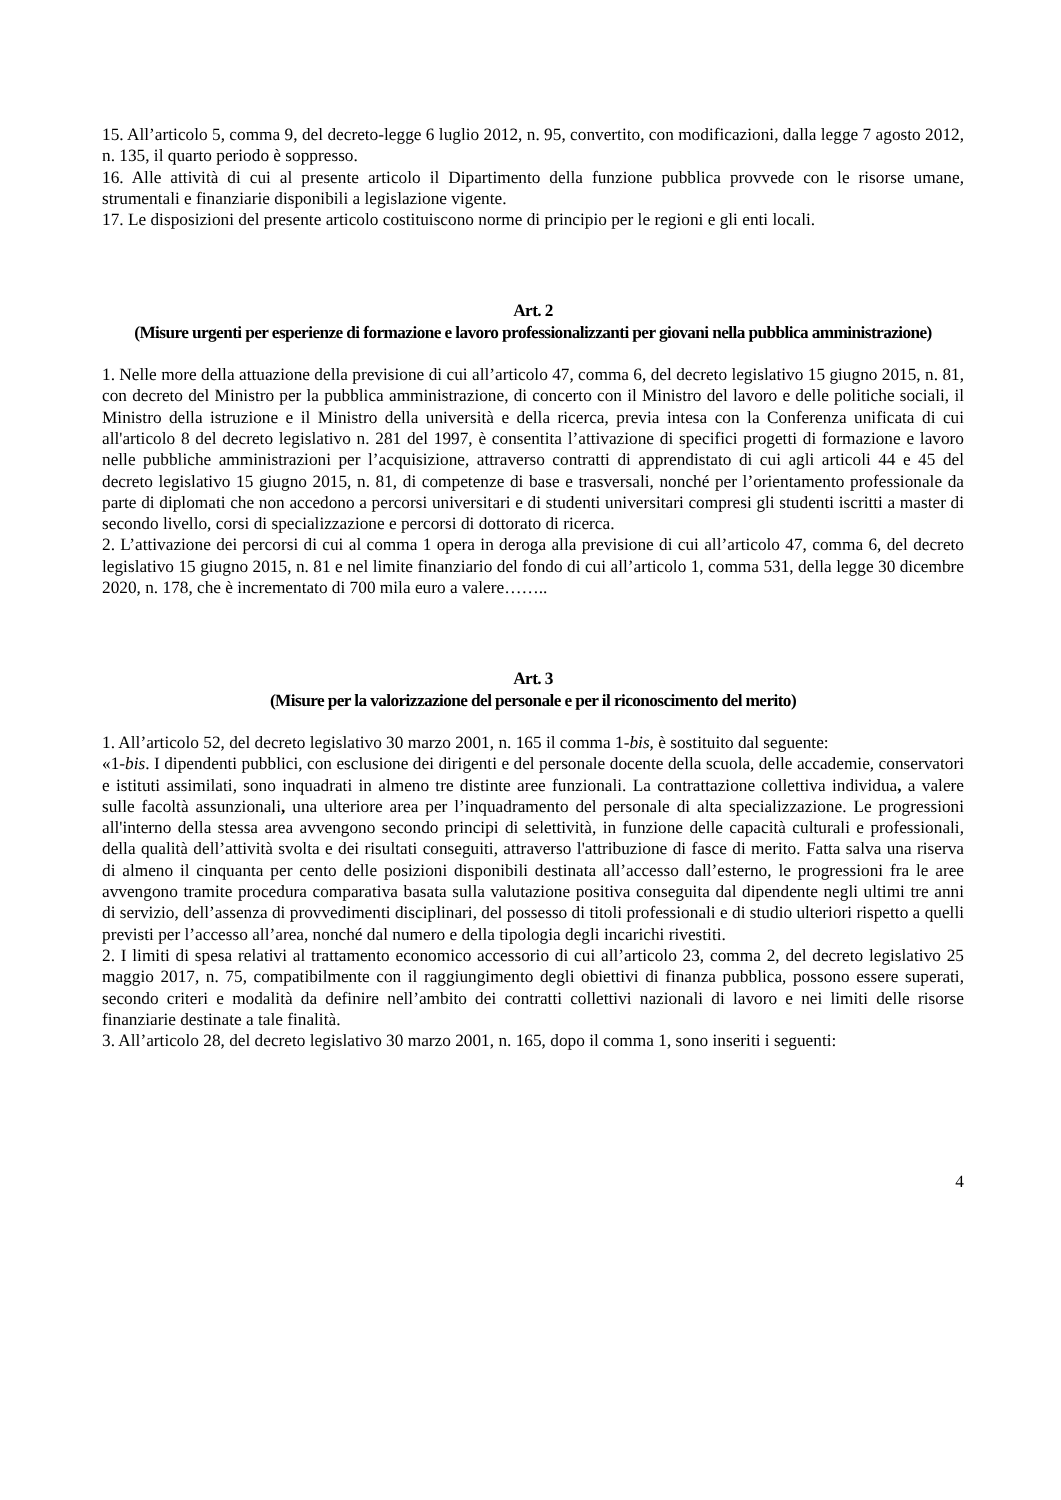15. All’articolo 5, comma 9, del decreto-legge 6 luglio 2012, n. 95, convertito, con modificazioni, dalla legge 7 agosto 2012, n. 135, il quarto periodo è soppresso.
16. Alle attività di cui al presente articolo il Dipartimento della funzione pubblica provvede con le risorse umane, strumentali e finanziarie disponibili a legislazione vigente.
17. Le disposizioni del presente articolo costituiscono norme di principio per le regioni e gli enti locali.
Art. 2
(Misure urgenti per esperienze di formazione e lavoro professionalizzanti per giovani nella pubblica amministrazione)
1. Nelle more della attuazione della previsione di cui all’articolo 47, comma 6, del decreto legislativo 15 giugno 2015, n. 81, con decreto del Ministro per la pubblica amministrazione, di concerto con il Ministro del lavoro e delle politiche sociali, il Ministro della istruzione e il Ministro della università e della ricerca, previa intesa con la Conferenza unificata di cui all'articolo 8 del decreto legislativo n. 281 del 1997, è consentita l’attivazione di specifici progetti di formazione e lavoro nelle pubbliche amministrazioni per l’acquisizione, attraverso contratti di apprendistato di cui agli articoli 44 e 45 del decreto legislativo 15 giugno 2015, n. 81, di competenze di base e trasversali, nonché per l’orientamento professionale da parte di diplomati che non accedono a percorsi universitari e di studenti universitari compresi gli studenti iscritti a master di secondo livello, corsi di specializzazione e percorsi di dottorato di ricerca.
2. L’attivazione dei percorsi di cui al comma 1 opera in deroga alla previsione di cui all’articolo 47, comma 6, del decreto legislativo 15 giugno 2015, n. 81 e nel limite finanziario del fondo di cui all’articolo 1, comma 531, della legge 30 dicembre 2020, n. 178, che è incrementato di 700 mila euro a valere……..
Art. 3
(Misure per la valorizzazione del personale e per il riconoscimento del merito)
1. All’articolo 52, del decreto legislativo 30 marzo 2001, n. 165 il comma 1-bis, è sostituito dal seguente:
«1-bis. I dipendenti pubblici, con esclusione dei dirigenti e del personale docente della scuola, delle accademie, conservatori e istituti assimilati, sono inquadrati in almeno tre distinte aree funzionali. La contrattazione collettiva individua, a valere sulle facoltà assunzionali, una ulteriore area per l’inquadramento del personale di alta specializzazione. Le progressioni all'interno della stessa area avvengono secondo principi di selettività, in funzione delle capacità culturali e professionali, della qualità dell’attività svolta e dei risultati conseguiti, attraverso l'attribuzione di fasce di merito. Fatta salva una riserva di almeno il cinquanta per cento delle posizioni disponibili destinata all’accesso dall’esterno, le progressioni fra le aree avvengono tramite procedura comparativa basata sulla valutazione positiva conseguita dal dipendente negli ultimi tre anni di servizio, dell’assenza di provvedimenti disciplinari, del possesso di titoli professionali e di studio ulteriori rispetto a quelli previsti per l’accesso all’area, nonché dal numero e della tipologia degli incarichi rivestiti.
2. I limiti di spesa relativi al trattamento economico accessorio di cui all’articolo 23, comma 2, del decreto legislativo 25 maggio 2017, n. 75, compatibilmente con il raggiungimento degli obiettivi di finanza pubblica, possono essere superati, secondo criteri e modalità da definire nell’ambito dei contratti collettivi nazionali di lavoro e nei limiti delle risorse finanziarie destinate a tale finalità.
3. All’articolo 28, del decreto legislativo 30 marzo 2001, n. 165, dopo il comma 1, sono inseriti i seguenti:
4